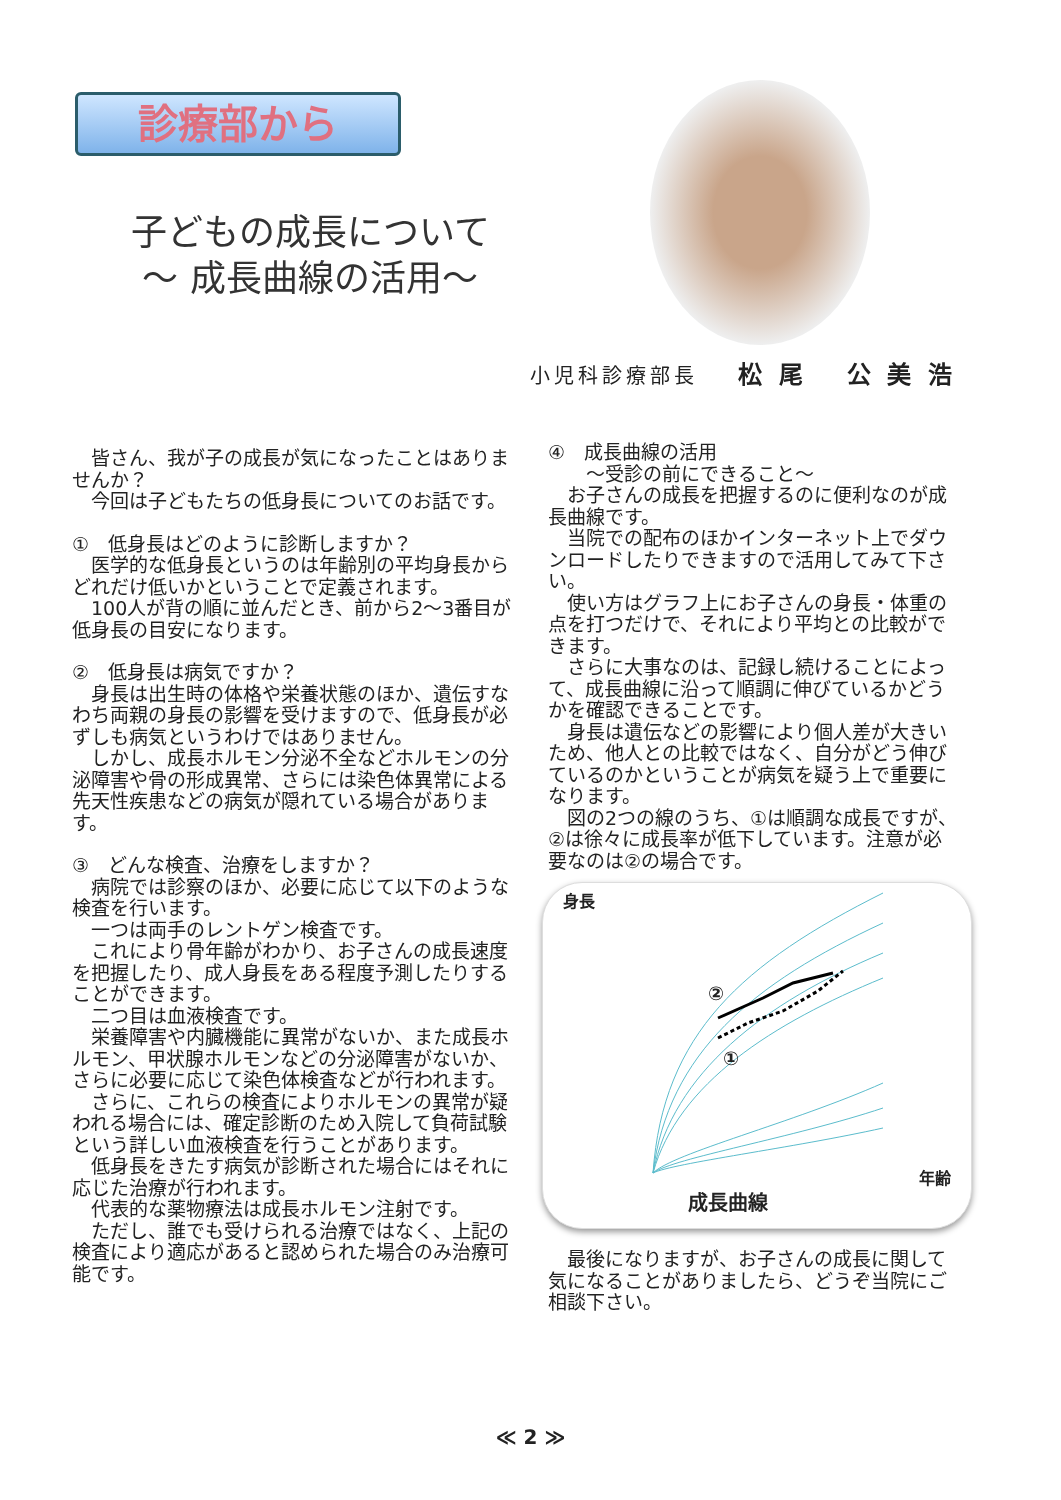診療部から
子どもの成長について
～ 成長曲線の活用～
小児科診療部長 松 尾　 公 美 浩
　皆さん、我が子の成長が気になったことはありませんか？
　今回は子どもたちの低身長についてのお話です。
①　低身長はどのように診断しますか？
　医学的な低身長というのは年齢別の平均身長からどれだけ低いかということで定義されます。
　100人が背の順に並んだとき、前から2～3番目が低身長の目安になります。
②　低身長は病気ですか？
　身長は出生時の体格や栄養状態のほか、遺伝すなわち両親の身長の影響を受けますので、低身長が必ずしも病気というわけではありません。
　しかし、成長ホルモン分泌不全などホルモンの分泌障害や骨の形成異常、さらには染色体異常による先天性疾患などの病気が隠れている場合があります。
③　どんな検査、治療をしますか？
　病院では診察のほか、必要に応じて以下のような検査を行います。
　一つは両手のレントゲン検査です。
　これにより骨年齢がわかり、お子さんの成長速度を把握したり、成人身長をある程度予測したりすることができます。
　二つ目は血液検査です。
　栄養障害や内臓機能に異常がないか、また成長ホルモン、甲状腺ホルモンなどの分泌障害がないか、さらに必要に応じて染色体検査などが行われます。
　さらに、これらの検査によりホルモンの異常が疑われる場合には、確定診断のため入院して負荷試験という詳しい血液検査を行うことがあります。
　低身長をきたす病気が診断された場合にはそれに応じた治療が行われます。
　代表的な薬物療法は成長ホルモン注射です。
　ただし、誰でも受けられる治療ではなく、上記の検査により適応があると認められた場合のみ治療可能です。
④　成長曲線の活用
　　～受診の前にできること～
　お子さんの成長を把握するのに便利なのが成長曲線です。
　当院での配布のほかインターネット上でダウンロードしたりできますので活用してみて下さい。
　使い方はグラフ上にお子さんの身長・体重の点を打つだけで、それにより平均との比較ができます。
　さらに大事なのは、記録し続けることによって、成長曲線に沿って順調に伸びているかどうかを確認できることです。
　身長は遺伝などの影響により個人差が大きいため、他人との比較ではなく、自分がどう伸びているのかということが病気を疑う上で重要になります。
　図の2つの線のうち、①は順調な成長ですが、②は徐々に成長率が低下しています。注意が必要なのは②の場合です。
身長
②
①
年齢
成長曲線
　最後になりますが、お子さんの成長に関して気になることがありましたら、どうぞ当院にご相談下さい。
≪ 2 ≫